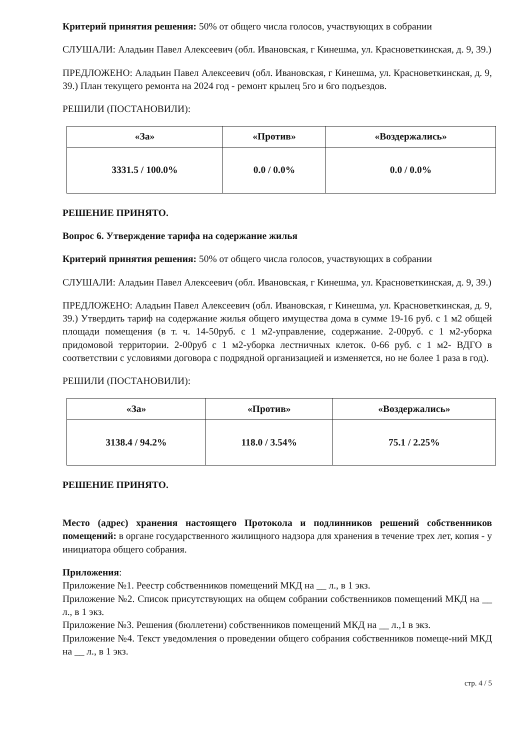Критерий принятия решения: 50% от общего числа голосов, участвующих в собрании
СЛУШАЛИ: Аладьин Павел Алексеевич (обл. Ивановская, г Кинешма, ул. Красноветкинская, д. 9, 39.)
ПРЕДЛОЖЕНО: Аладьин Павел Алексеевич (обл. Ивановская, г Кинешма, ул. Красноветкинская, д. 9, 39.) План текущего ремонта на 2024 год - ремонт крылец 5го и 6го подъездов.
РЕШИЛИ (ПОСТАНОВИЛИ):
| «За» | «Против» | «Воздержались» |
| --- | --- | --- |
| 3331.5 / 100.0% | 0.0 / 0.0% | 0.0 / 0.0% |
РЕШЕНИЕ ПРИНЯТО.
Вопрос 6. Утверждение тарифа на содержание жилья
Критерий принятия решения: 50% от общего числа голосов, участвующих в собрании
СЛУШАЛИ: Аладьин Павел Алексеевич (обл. Ивановская, г Кинешма, ул. Красноветкинская, д. 9, 39.)
ПРЕДЛОЖЕНО: Аладьин Павел Алексеевич (обл. Ивановская, г Кинешма, ул. Красноветкинская, д. 9, 39.) Утвердить тариф на содержание жилья общего имущества дома в сумме 19-16 руб. с 1 м2 общей площади помещения (в т. ч. 14-50руб. с 1 м2-управление, содержание. 2-00руб. с 1 м2-уборка придомовой территории. 2-00руб с 1 м2-уборка лестничных клеток. 0-66 руб. с 1 м2- ВДГО в соответствии с условиями договора с подрядной организацией и изменяется, но не более 1 раза в год).
РЕШИЛИ (ПОСТАНОВИЛИ):
| «За» | «Против» | «Воздержались» |
| --- | --- | --- |
| 3138.4 / 94.2% | 118.0 / 3.54% | 75.1 / 2.25% |
РЕШЕНИЕ ПРИНЯТО.
Место (адрес) хранения настоящего Протокола и подлинников решений собственников помещений: в органе государственного жилищного надзора для хранения в течение трех лет, копия - у инициатора общего собрания.
Приложения:
Приложение №1. Реестр собственников помещений МКД на __ л., в 1 экз.
Приложение №2. Список присутствующих на общем собрании собственников помещений МКД на __ л., в 1 экз.
Приложение №3. Решения (бюллетени) собственников помещений МКД на __ л.,1 в экз.
Приложение №4. Текст уведомления о проведении общего собрания собственников помеще-ний МКД на __ л., в 1 экз.
стр. 4 / 5